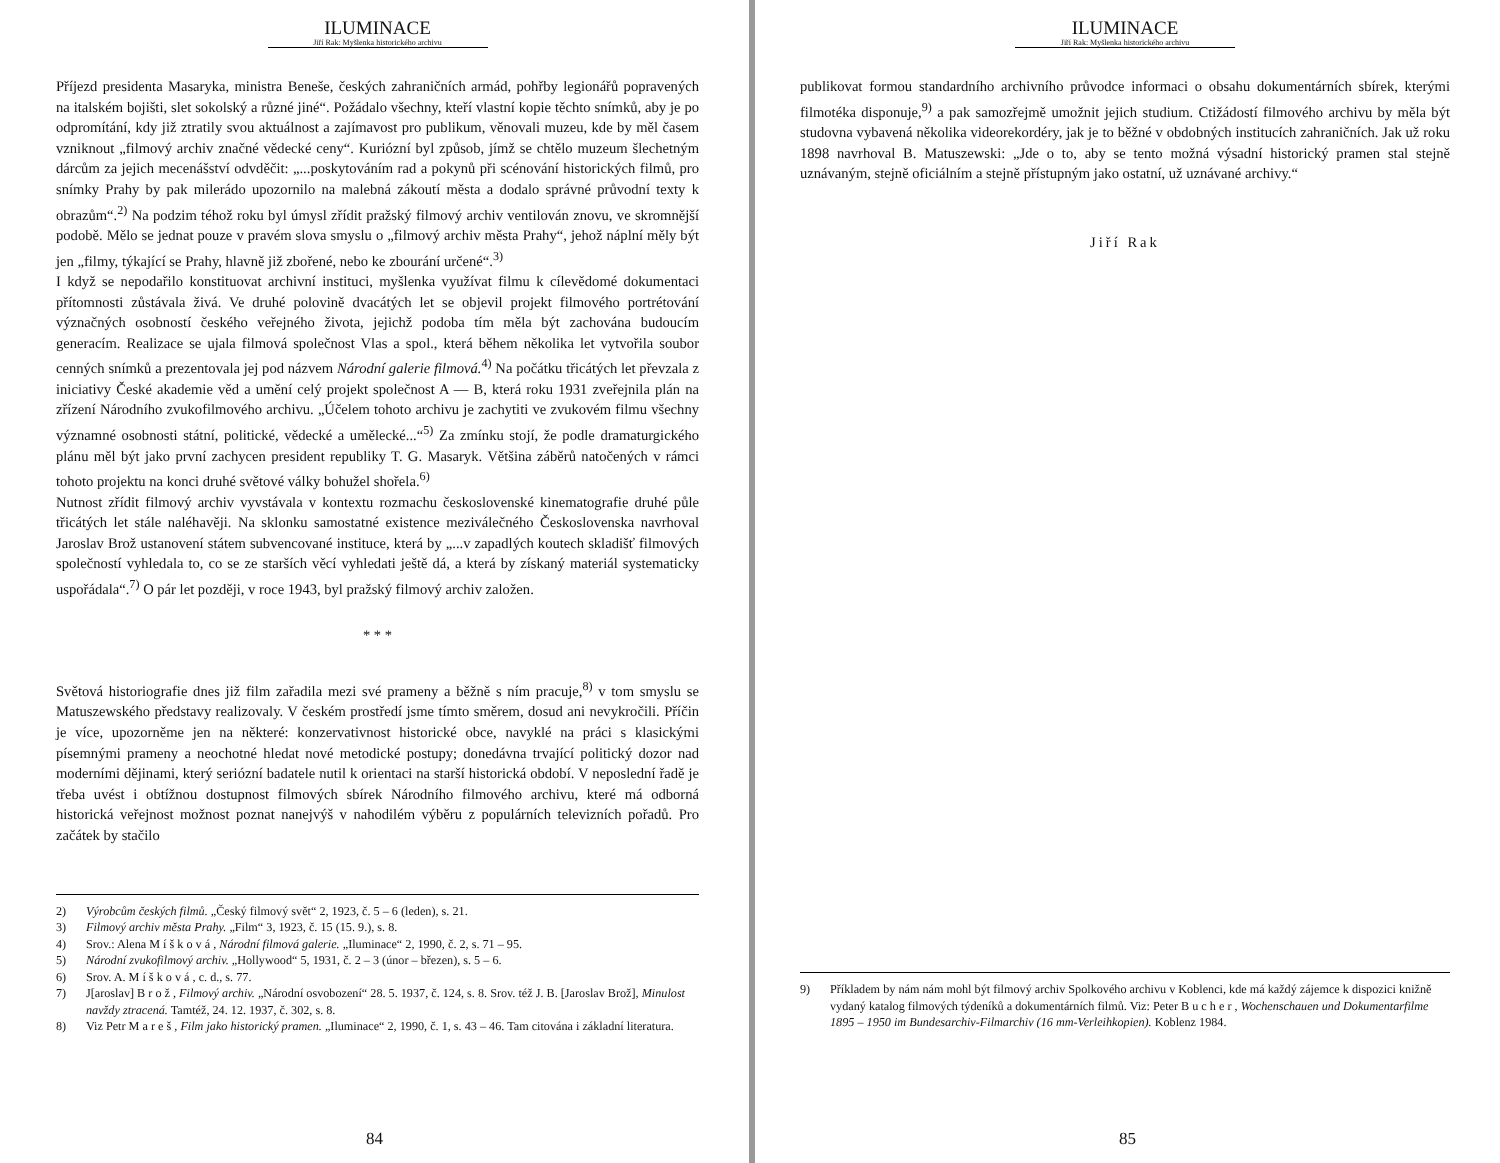ILUMINACE
Jiří Rak: Myšlenka historického archivu
Příjezd presidenta Masaryka, ministra Beneše, českých zahraničních armád, pohřby legionářů popravených na italském bojišti, slet sokolský a různé jiné“. Požádalo všechny, kteří vlastní kopie těchto snímků, aby je po odpromítání, kdy již ztratily svou aktuálnost a zajímavost pro publikum, věnovali muzeu, kde by měl časem vzniknout „filmový archiv značné vědecké ceny“. Kuriózní byl způsob, jímž se chtělo muzeum šlechetným dárcům za jejich mecenášství odvděčit: „...poskytováním rad a pokynů při scénování historických filmů, pro snímky Prahy by pak milerádo upozornilo na malebná zákoutí města a dodalo správné průvodní texty k obrazům“.<sup>2)</sup> Na podzim téhož roku byl úmysl zřídit pražský filmový archiv ventilován znovu, ve skromnější podobě. Mělo se jednat pouze v pravém slova smyslu o „filmový archiv města Prahy“, jehož náplní měly být jen „filmy, týkající se Prahy, hlavně již zbořené, nebo ke zbourání určené“.<sup>3)</sup>
I když se nepodařilo konstituovat archivní instituci, myšlenka využívat filmu k cílevědomé dokumentaci přítomnosti zůstávala živá. Ve druhé polovině dvacátých let se objevil projekt filmového portrétování význačných osobností českého veřejného života, jejichž podoba tím měla být zachována budoucím generacím. Realizace se ujala filmová společnost Vlas a spol., která během několika let vytvořila soubor cenných snímků a prezentovala jej pod názvem Národní galerie filmová.<sup>4)</sup> Na počátku třicátých let převzala z iniciativy České akademie věd a umění celý projekt společnost A — B, která roku 1931 zveřejnila plán na zřízení Národního zvukofilmového archivu. „Účelem tohoto archivu je zachytiti ve zvukovém filmu všechny významné osobnosti státní, politické, vědecké a umělecké...“<sup>5)</sup> Za zmínku stojí, že podle dramaturgického plánu měl být jako první zachycen president republiky T. G. Masaryk. Většina záběrů natočených v rámci tohoto projektu na konci druhé světové války bohužel shořela.<sup>6)</sup>
Nutnost zřídit filmový archiv vyvstávala v kontextu rozmachu československé kinematografie druhé půle třicátých let stále naléhavěji. Na sklonku samostatné existence meziválečného Československa navrhoval Jaroslav Brož ustanovení státem subvencované instituce, která by „...v zapadlých koutech skladišť filmových společností vyhledala to, co se ze starších věcí vyhledati ještě dá, a která by získaný materiál systematicky uspořádala“.<sup>7)</sup> O pár let později, v roce 1943, byl pražský filmový archiv založen.
* * *
Světová historiografie dnes již film zařadila mezi své prameny a běžně s ním pracuje,<sup>8)</sup> v tom smyslu se Matuszewského představy realizovaly. V českém prostředí jsme tímto směrem, dosud ani nevykročili. Příčin je více, upozorněme jen na některé: konzervativnost historické obce, navyklé na práci s klasickými písemnými prameny a neochotné hledat nové metodické postupy; donedávna trvající politický dozor nad moderními dějinami, který seriózní badatele nutil k orientaci na starší historická období. V neposlední řadě je třeba uvést i obtížnou dostupnost filmových sbírek Národního filmového archivu, které má odborná historická veřejnost možnost poznat nanejvýš v nahodilém výběru z populárních televizních pořadů. Pro začátek by stačilo
2) Výrobcům českých filmů. „Český filmový svět“ 2, 1923, č. 5 – 6 (leden), s. 21.
3) Filmový archiv města Prahy. „Film“ 3, 1923, č. 15 (15. 9.), s. 8.
4) Srov.: Alena M í š k o v á , Národní filmová galerie. „Iluminace“ 2, 1990, č. 2, s. 71 – 95.
5) Národní zvukofilmový archiv. „Hollywood“ 5, 1931, č. 2 – 3 (únor – březen), s. 5 – 6.
6) Srov. A. M í š k o v á , c. d., s. 77.
7) J[aroslav] B r o ž , Filmový archiv. „Národní osvobození“ 28. 5. 1937, č. 124, s. 8. Srov. též J. B. [Jaroslav Brož], Minulost navždy ztracená. Tamtéž, 24. 12. 1937, č. 302, s. 8.
8) Viz Petr M a r e š , Film jako historický pramen. „Iluminace“ 2, 1990, č. 1, s. 43 – 46. Tam citována i základní literatura.
84
ILUMINACE
Jiří Rak: Myšlenka historického archivu
publikovat formou standardního archivního průvodce informaci o obsahu dokumentárních sbírek, kterými filmotéka disponuje,<sup>9)</sup> a pak samozřejmě umožnit jejich studium. Ctižádostí filmového archivu by měla být studovna vybavená několika videorekordéry, jak je to běžné v obdobných institucích zahraničních. Jak už roku 1898 navrhoval B. Matuszewski: „Jde o to, aby se tento možná výsadní historický pramen stal stejně uznávaným, stejně oficiálním a stejně přístupným jako ostatní, už uznávané archivy.“
Jiří Rak
9) Příkladem by nám nám mohl být filmový archiv Spolkového archivu v Koblenci, kde má každý zájemce k dispozici knižně vydaný katalog filmových týdeníků a dokumentárních filmů. Viz: Peter B u c h e r , Wochenschauen und Dokumentarfilme 1895 – 1950 im Bundesarchiv-Filmarchiv (16 mm-Verleihkopien). Koblenz 1984.
85